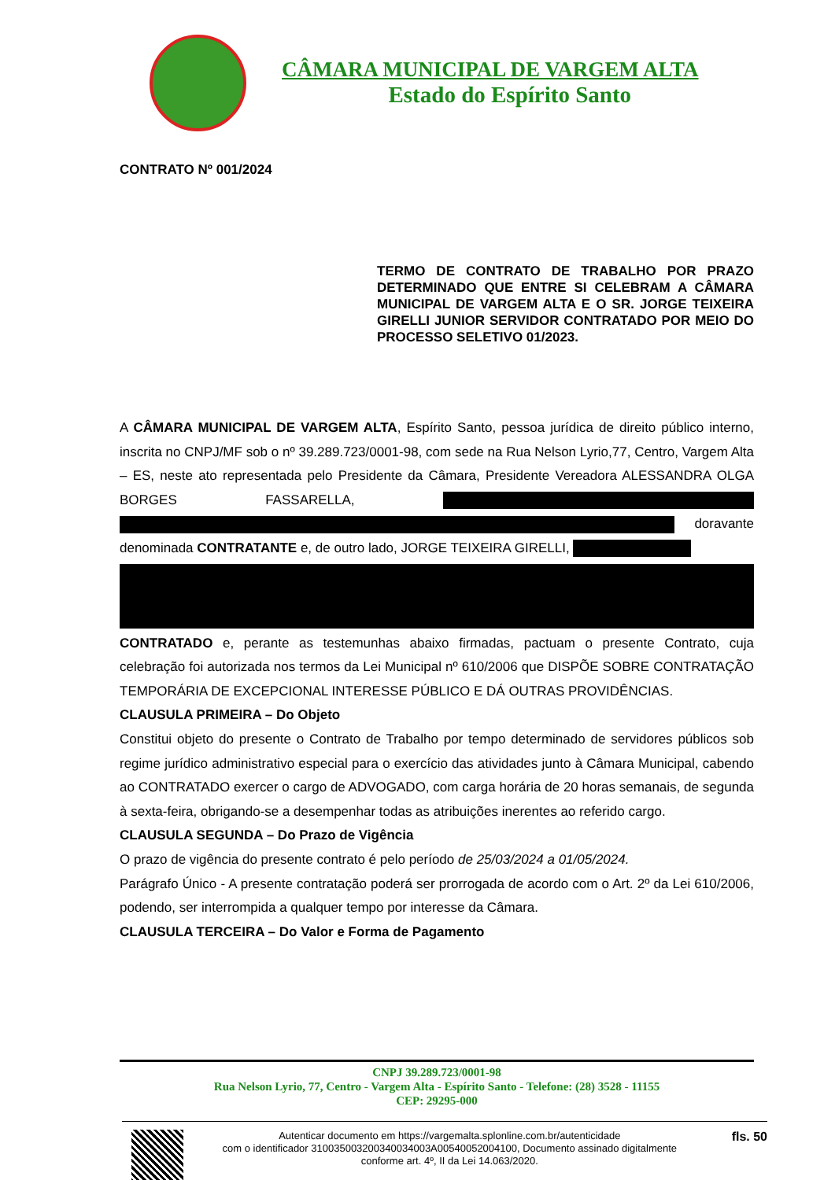CÂMARA MUNICIPAL DE VARGEM ALTA
Estado do Espírito Santo
CONTRATO Nº 001/2024
TERMO DE CONTRATO DE TRABALHO POR PRAZO DETERMINADO QUE ENTRE SI CELEBRAM A CÂMARA MUNICIPAL DE VARGEM ALTA E O SR. JORGE TEIXEIRA GIRELLI JUNIOR SERVIDOR CONTRATADO POR MEIO DO PROCESSO SELETIVO 01/2023.
A CÂMARA MUNICIPAL DE VARGEM ALTA, Espírito Santo, pessoa jurídica de direito público interno, inscrita no CNPJ/MF sob o nº 39.289.723/0001-98, com sede na Rua Nelson Lyrio,77, Centro, Vargem Alta – ES, neste ato representada pelo Presidente da Câmara, Presidente Vereadora ALESSANDRA OLGA BORGES FASSARELLA, doravante denominada CONTRATANTE e, de outro lado, JORGE TEIXEIRA GIRELLI,
CONTRATADO e, perante as testemunhas abaixo firmadas, pactuam o presente Contrato, cuja celebração foi autorizada nos termos da Lei Municipal nº 610/2006 que DISPÕE SOBRE CONTRATAÇÃO TEMPORÁRIA DE EXCEPCIONAL INTERESSE PÚBLICO E DÁ OUTRAS PROVIDÊNCIAS.
CLAUSULA PRIMEIRA – Do Objeto
Constitui objeto do presente o Contrato de Trabalho por tempo determinado de servidores públicos sob regime jurídico administrativo especial para o exercício das atividades junto à Câmara Municipal, cabendo ao CONTRATADO exercer o cargo de ADVOGADO, com carga horária de 20 horas semanais, de segunda à sexta-feira, obrigando-se a desempenhar todas as atribuições inerentes ao referido cargo.
CLAUSULA SEGUNDA – Do Prazo de Vigência
O prazo de vigência do presente contrato é pelo período de 25/03/2024 a 01/05/2024.
Parágrafo Único - A presente contratação poderá ser prorrogada de acordo com o Art. 2º da Lei 610/2006, podendo, ser interrompida a qualquer tempo por interesse da Câmara.
CLAUSULA TERCEIRA – Do Valor e Forma de Pagamento
CNPJ 39.289.723/0001-98
Rua Nelson Lyrio, 77, Centro - Vargem Alta - Espírito Santo - Telefone: (28) 3528 - 11155
CEP: 29295-000
Autenticar documento em https://vargemalta.splonline.com.br/autenticidade
com o identificador 310035003200340034003A00540052004100, Documento assinado digitalmente
conforme art. 4º, II da Lei 14.063/2020.
fls. 50